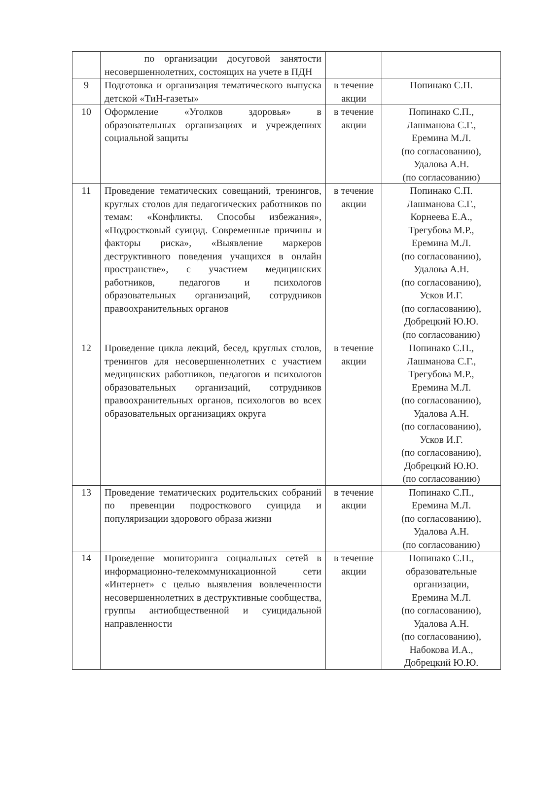| | по организации досуговой занятости несовершеннолетних, состоящих на учете в ПДН | | |
| 9 | Подготовка и организация тематического выпуска детской «ТиН-газеты» | в течение акции | Попинако С.П. |
| 10 | Оформление «Уголков здоровья» в образовательных организациях и учреждениях социальной защиты | в течение акции | Попинако С.П., Лашманова С.Г., Еремина М.Л. (по согласованию), Удалова А.Н. (по согласованию) |
| 11 | Проведение тематических совещаний, тренингов, круглых столов для педагогических работников по темам: «Конфликты. Способы избежания», «Подростковый суицид. Современные причины и факторы риска», «Выявление маркеров деструктивного поведения учащихся в онлайн пространстве», с участием медицинских работников, педагогов и психологов образовательных организаций, сотрудников правоохранительных органов | в течение акции | Попинако С.П. Лашманова С.Г., Корнеева Е.А., Трегубова М.Р., Еремина М.Л. (по согласованию), Удалова А.Н. (по согласованию), Усков И.Г. (по согласованию), Добрецкий Ю.Ю. (по согласованию) |
| 12 | Проведение цикла лекций, бесед, круглых столов, тренингов для несовершеннолетних с участием медицинских работников, педагогов и психологов образовательных организаций, сотрудников правоохранительных органов, психологов во всех образовательных организациях округа | в течение акции | Попинако С.П., Лашманова С.Г., Трегубова М.Р., Еремина М.Л. (по согласованию), Удалова А.Н. (по согласованию), Усков И.Г. (по согласованию), Добрецкий Ю.Ю. (по согласованию) |
| 13 | Проведение тематических родительских собраний по превенции подросткового суицида и популяризации здорового образа жизни | в течение акции | Попинако С.П., Еремина М.Л. (по согласованию), Удалова А.Н. (по согласованию) |
| 14 | Проведение мониторинга социальных сетей в информационно-телекоммуникационной сети «Интернет» с целью выявления вовлеченности несовершеннолетних в деструктивные сообщества, группы антиобщественной и суицидальной направленности | в течение акции | Попинако С.П., образовательные организации, Еремина М.Л. (по согласованию), Удалова А.Н. (по согласованию), Набокова И.А., Добрецкий Ю.Ю. |